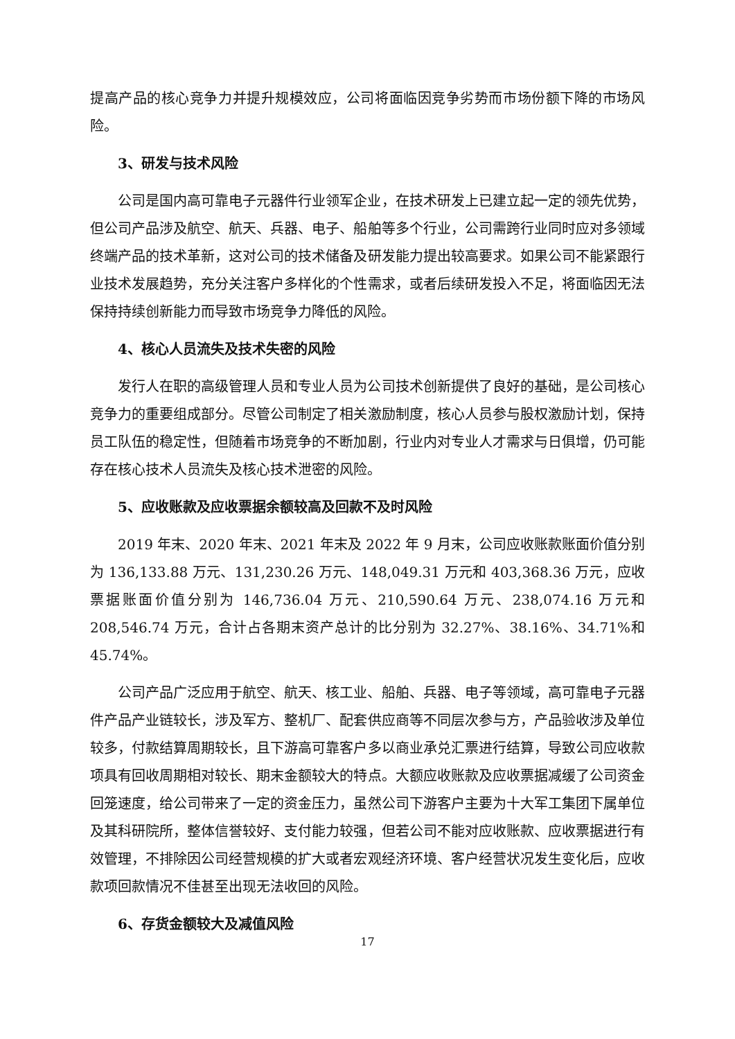提高产品的核心竞争力并提升规模效应，公司将面临因竞争劣势而市场份额下降的市场风险。
3、研发与技术风险
公司是国内高可靠电子元器件行业领军企业，在技术研发上已建立起一定的领先优势，但公司产品涉及航空、航天、兵器、电子、船舶等多个行业，公司需跨行业同时应对多领域终端产品的技术革新，这对公司的技术储备及研发能力提出较高要求。如果公司不能紧跟行业技术发展趋势，充分关注客户多样化的个性需求，或者后续研发投入不足，将面临因无法保持持续创新能力而导致市场竞争力降低的风险。
4、核心人员流失及技术失密的风险
发行人在职的高级管理人员和专业人员为公司技术创新提供了良好的基础，是公司核心竞争力的重要组成部分。尽管公司制定了相关激励制度，核心人员参与股权激励计划，保持员工队伍的稳定性，但随着市场竞争的不断加剧，行业内对专业人才需求与日俱增，仍可能存在核心技术人员流失及核心技术泄密的风险。
5、应收账款及应收票据余额较高及回款不及时风险
2019 年末、2020 年末、2021 年末及 2022 年 9 月末，公司应收账款账面价值分别为 136,133.88 万元、131,230.26 万元、148,049.31 万元和 403,368.36 万元，应收票据账面价值分别为 146,736.04 万元、210,590.64 万元、238,074.16 万元和 208,546.74 万元，合计占各期末资产总计的比分别为 32.27%、38.16%、34.71%和 45.74%。
公司产品广泛应用于航空、航天、核工业、船舶、兵器、电子等领域，高可靠电子元器件产品产业链较长，涉及军方、整机厂、配套供应商等不同层次参与方，产品验收涉及单位较多，付款结算周期较长，且下游高可靠客户多以商业承兑汇票进行结算，导致公司应收款项具有回收周期相对较长、期末金额较大的特点。大额应收账款及应收票据减缓了公司资金回笼速度，给公司带来了一定的资金压力，虽然公司下游客户主要为十大军工集团下属单位及其科研院所，整体信誉较好、支付能力较强，但若公司不能对应收账款、应收票据进行有效管理，不排除因公司经营规模的扩大或者宏观经济环境、客户经营状况发生变化后，应收款项回款情况不佳甚至出现无法收回的风险。
6、存货金额较大及减值风险
17